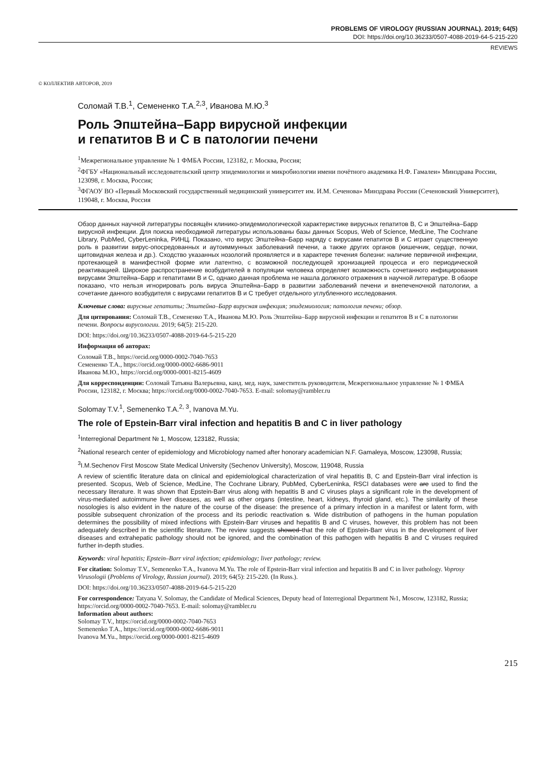PROBLEMS OF VIROLOGY (RUSSIAN JOURNAL). 2019; 64(5)
DOI: https://doi.org/10.36233/0507-4088-2019-64-5-215-220
REVIEWS
© КОЛЛЕКТИВ АВТОРОВ, 2019
Соломай Т.В.<sup>1</sup>, Семененко Т.А.<sup>2,3</sup>, Иванова М.Ю.<sup>3</sup>
Роль Эпштейна–Барр вирусной инфекции
и гепатитов В и С в патологии печени
<sup>1</sup> Межрегиональное управление № 1 ФМБА России, 123182, г. Москва, Россия;
<sup>2</sup> ФГБУ «Национальный исследовательский центр эпидемиологии и микробиологии имени почётного академика Н.Ф. Гамалеи» Минздрава России, 123098, г. Москва, Россия;
<sup>3</sup> ФГАОУ ВО «Первый Московский государственный медицинский университет им. И.М. Сеченова» Минздрава России (Сеченовский Университет), 119048, г. Москва, Россия
Обзор данных научной литературы посвящён клинико-эпидемиологической характеристике вирусных гепатитов В, С и Эпштейна–Барр вирусной инфекции. Для поиска необходимой литературы использованы базы данных Scopus, Web of Science, MedLine, The Cochrane Library, PubMed, CyberLeninka, РИНЦ. Показано, что вирус Эпштейна–Барр наряду с вирусами гепатитов В и С играет существенную роль в развитии вирус-опосредованных и аутоиммунных заболеваний печени, а также других органов (кишечник, сердце, почки, щитовидная железа и др.). Сходство указанных нозологий проявляется и в характере течения болезни: наличие первичной инфекции, протекающей в манифестной форме или латентно, с возможной последующей хронизацией процесса и его периодической реактивацией. Широкое распространение возбудителей в популяции человека определяет возможность сочетанного инфицирования вирусами Эпштейна–Барр и гепатитами В и С, однако данная проблема не нашла должного отражения в научной литературе. В обзоре показано, что нельзя игнорировать роль вируса Эпштейна–Барр в развитии заболеваний печени и внепеченочной патологии, а сочетание данного возбудителя с вирусами гепатитов В и С требует отдельного углубленного исследования.
Ключевые слова: вирусные гепатиты; Эпштейна–Барр вирусная инфекция; эпидемиология; патология печени; обзор.
Для цитирования: Соломай Т.В., Семененко Т.А., Иванова М.Ю. Роль Эпштейна–Барр вирусной инфекции и гепатитов В и С в патологии печени. Вопросы вирусологии. 2019; 64(5): 215-220.
DOI: https://doi.org/10.36233/0507-4088-2019-64-5-215-220
Информация об авторах:
Соломай Т.В., https://orcid.org/0000-0002-7040-7653
Семененко Т.А., https://orcid.org/0000-0002-6686-9011
Иванова М.Ю., https://orcid.org/0000-0001-8215-4609
Для корреспонденции: Соломай Татьяна Валерьевна, канд. мед. наук, заместитель руководителя, Межрегиональное управление № 1 ФМБА России, 123182, г. Москва; https://orcid.org/0000-0002-7040-7653. E-mail: solomay@rambler.ru
Solomay T.V.<sup>1</sup>, Semenenko T.A.<sup>2, 3</sup>, Ivanova M.Yu.
The role of Epstein-Barr viral infection and hepatitis B and C in liver pathology
<sup>1</sup> Interregional Department № 1, Moscow, 123182, Russia;
<sup>2</sup> National research center of epidemiology and Microbiology named after honorary academician N.F. Gamaleya, Moscow, 123098, Russia;
<sup>3</sup> I.M.Sechenov First Moscow State Medical University (Sechenov University), Moscow, 119048, Russia
A review of scientific literature data on clinical and epidemiological characterization of viral hepatitis B, C and Epstein-Barr viral infection is presented. Scopus, Web of Science, MedLine, The Cochrane Library, PubMed, CyberLeninka, RSCI databases were are used to find the necessary literature. It was shown that Epstein-Barr virus along with hepatitis B and C viruses plays a significant role in the development of virus-mediated autoimmune liver diseases, as well as other organs (intestine, heart, kidneys, thyroid gland, etc.). The similarity of these nosologies is also evident in the nature of the course of the disease: the presence of a primary infection in a manifest or latent form, with possible subsequent chronization of the process and its periodic reactivation s. Wide distribution of pathogens in the human population determines the possibility of mixed infections with Epstein-Barr viruses and hepatitis B and C viruses, however, this problem has not been adequately described in the scientific literature. The review suggests showed that the role of Epstein-Barr virus in the development of liver diseases and extrahepatic pathology should not be ignored, and the combination of this pathogen with hepatitis B and C viruses required further in-depth studies.
Keywords: viral hepatitis; Epstein–Barr viral infection; epidemiology; liver pathology; review.
For citation: Solomay T.V., Semenenko T.A., Ivanova M.Yu. The role of Epstein-Barr viral infection and hepatitis B and C in liver pathology. Voprosy Virusologii (Problems of Virology, Russian journal). 2019; 64(5): 215-220. (In Russ.).
DOI: https://doi.org/10.36233/0507-4088-2019-64-5-215-220
For correspondence: Tatyana V. Solomay, the Candidate of Medical Sciences, Deputy head of Interregional Department №1, Moscow, 123182, Russia; https://orcid.org/0000-0002-7040-7653. E-mail: solomay@rambler.ru
Information about authors:
Solomay T.V., https://orcid.org/0000-0002-7040-7653
Semenenko T.A., https://orcid.org/0000-0002-6686-9011
Ivanova M.Yu., https://orcid.org/0000-0001-8215-4609
215